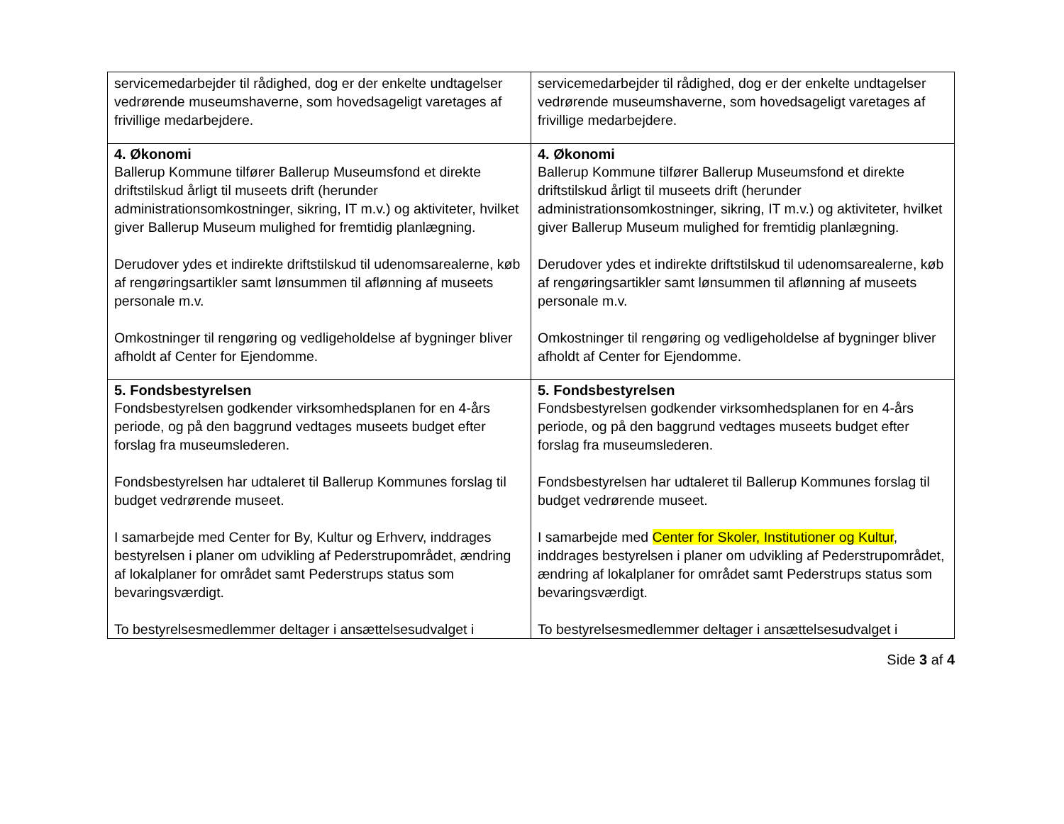| servicemedarbejder til rådighed, dog er der enkelte undtagelser vedrørende museumshaverne, som hovedsageligt varetages af frivillige medarbejdere. | servicemedarbejder til rådighed, dog er der enkelte undtagelser vedrørende museumshaverne, som hovedsageligt varetages af frivillige medarbejdere. |
| 4. Økonomi Ballerup Kommune tilfører Ballerup Museumsfond et direkte driftstilskud årligt til museets drift (herunder administrationsomkostninger, sikring, IT m.v.) og aktiviteter, hvilket giver Ballerup Museum mulighed for fremtidig planlægning. Derudover ydes et indirekte driftstilskud til udenomsarealerne, køb af rengøringsartikler samt lønsummen til aflønning af museets personale m.v. Omkostninger til rengøring og vedligeholdelse af bygninger bliver afholdt af Center for Ejendomme. | 4. Økonomi Ballerup Kommune tilfører Ballerup Museumsfond et direkte driftstilskud årligt til museets drift (herunder administrationsomkostninger, sikring, IT m.v.) og aktiviteter, hvilket giver Ballerup Museum mulighed for fremtidig planlægning. Derudover ydes et indirekte driftstilskud til udenomsarealerne, køb af rengøringsartikler samt lønsummen til aflønning af museets personale m.v. Omkostninger til rengøring og vedligeholdelse af bygninger bliver afholdt af Center for Ejendomme. |
| 5. Fondsbestyrelsen Fondsbestyrelsen godkender virksomhedsplanen for en 4-års periode, og på den baggrund vedtages museets budget efter forslag fra museumslederen. Fondsbestyrelsen har udtaleret til Ballerup Kommunes forslag til budget vedrørende museet. I samarbejde med Center for By, Kultur og Erhverv, inddrages bestyrelsen i planer om udvikling af Pederstrupområdet, ændring af lokalplaner for området samt Pederstrups status som bevaringsværdigt. To bestyrelsesmedlemmer deltager i ansættelsesudvalget i | 5. Fondsbestyrelsen Fondsbestyrelsen godkender virksomhedsplanen for en 4-års periode, og på den baggrund vedtages museets budget efter forslag fra museumslederen. Fondsbestyrelsen har udtaleret til Ballerup Kommunes forslag til budget vedrørende museet. I samarbejde med Center for Skoler, Institutioner og Kultur , inddrages bestyrelsen i planer om udvikling af Pederstrupområdet, ændring af lokalplaner for området samt Pederstrups status som bevaringsværdigt. To bestyrelsesmedlemmer deltager i ansættelsesudvalget i |
Side 3 af 4